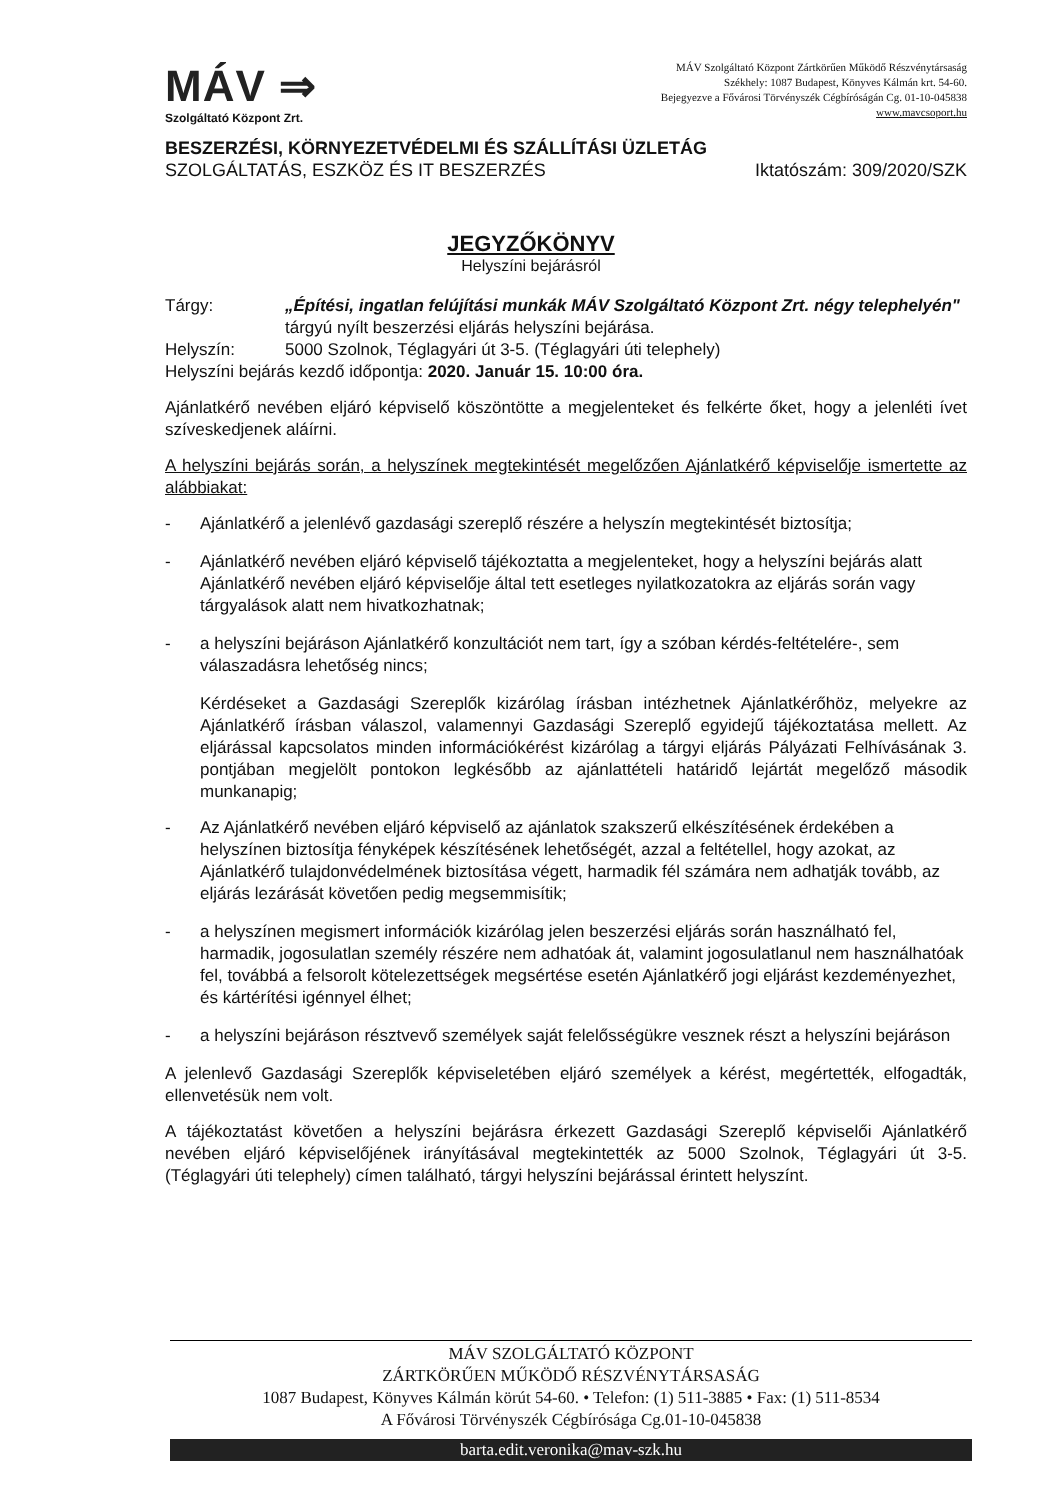MÁV ⇒
Szolgáltató Központ Zrt.
MÁV Szolgáltató Központ Zártkörűen Működő Részvénytársaság
Székhely: 1087 Budapest, Könyves Kálmán krt. 54-60.
Bejegyezve a Fővárosi Törvényszék Cégbíróságán Cg. 01-10-045838
www.mavcsoport.hu
BESZERZÉSI, KÖRNYEZETVÉDELMI ÉS SZÁLLÍTÁSI ÜZLETÁG
SZOLGÁLTATÁS, ESZKÖZ ÉS IT BESZERZÉS Iktatószám: 309/2020/SZK
JEGYZŐKÖNYV
Helyszíni bejárásról
Tárgy: „Építési, ingatlan felújítási munkák MÁV Szolgáltató Központ Zrt. négy telephelyén" tárgyú nyílt beszerzési eljárás helyszíni bejárása.
Helyszín: 5000 Szolnok, Téglagyári út 3-5. (Téglagyári úti telephely)
Helyszíni bejárás kezdő időpontja: 2020. Január 15. 10:00 óra.
Ajánlatkérő nevében eljáró képviselő köszöntötte a megjelenteket és felkérte őket, hogy a jelenléti ívet szíveskedjenek aláírni.
A helyszíni bejárás során, a helyszínek megtekintését megelőzően Ajánlatkérő képviselője ismertette az alábbiakat:
- Ajánlatkérő a jelenlévő gazdasági szereplő részére a helyszín megtekintését biztosítja;
- Ajánlatkérő nevében eljáró képviselő tájékoztatta a megjelenteket, hogy a helyszíni bejárás alatt Ajánlatkérő nevében eljáró képviselője által tett esetleges nyilatkozatokra az eljárás során vagy tárgyalások alatt nem hivatkozhatnak;
- a helyszíni bejáráson Ajánlatkérő konzultációt nem tart, így a szóban kérdés-feltételére-, sem válaszadásra lehetőség nincs;
Kérdéseket a Gazdasági Szereplők kizárólag írásban intézhetnek Ajánlatkérőhöz, melyekre az Ajánlatkérő írásban válaszol, valamennyi Gazdasági Szereplő egyidejű tájékoztatása mellett. Az eljárással kapcsolatos minden információkérést kizárólag a tárgyi eljárás Pályázati Felhívásának 3. pontjában megjelölt pontokon legkésőbb az ajánlattételi határidő lejártát megelőző második munkanapig;
- Az Ajánlatkérő nevében eljáró képviselő az ajánlatok szakszerű elkészítésének érdekében a helyszínen biztosítja fényképek készítésének lehetőségét, azzal a feltétellel, hogy azokat, az Ajánlatkérő tulajdonvédelmének biztosítása végett, harmadik fél számára nem adhatják tovább, az eljárás lezárását követően pedig megsemmisítik;
- a helyszínen megismert információk kizárólag jelen beszerzési eljárás során használható fel, harmadik, jogosulatlan személy részére nem adhatóak át, valamint jogosulatlanul nem használhatóak fel, továbbá a felsorolt kötelezettségek megsértése esetén Ajánlatkérő jogi eljárást kezdeményezhet, és kártérítési igénnyel élhet;
- a helyszíni bejáráson résztvevő személyek saját felelősségükre vesznek részt a helyszíni bejáráson
A jelenlevő Gazdasági Szereplők képviseletében eljáró személyek a kérést, megértették, elfogadták, ellenvetésük nem volt.
A tájékoztatást követően a helyszíni bejárásra érkezett Gazdasági Szereplő képviselői Ajánlatkérő nevében eljáró képviselőjének irányításával megtekintették az 5000 Szolnok, Téglagyári út 3-5. (Téglagyári úti telephely) címen található, tárgyi helyszíni bejárással érintett helyszínt.
MÁV SZOLGÁLTATÓ KÖZPONT
ZÁRTKÖRŰEN MŰKÖDŐ RÉSZVÉNYTÁRSASÁG
1087 Budapest, Könyves Kálmán körút 54-60. • Telefon: (1) 511-3885 • Fax: (1) 511-8534
A Fővárosi Törvényszék Cégbírósága Cg.01-10-045838
barta.edit.veronika@mav-szk.hu